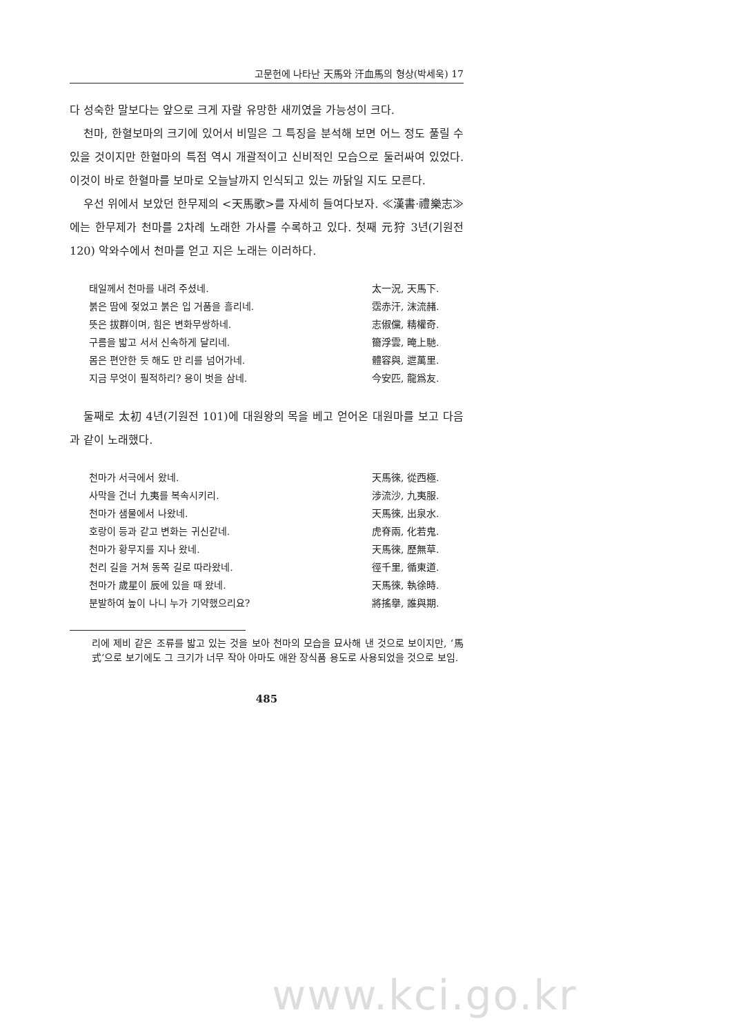고문헌에 나타난 天馬와 汗血馬의 형상(박세욱) 17
다 성숙한 말보다는 앞으로 크게 자랄 유망한 새끼였을 가능성이 크다.
천마, 한혈보마의 크기에 있어서 비밀은 그 특징을 분석해 보면 어느 정도 풀릴 수 있을 것이지만 한혈마의 특점 역시 개괄적이고 신비적인 모습으로 둘러싸여 있었다. 이것이 바로 한혈마를 보마로 오늘날까지 인식되고 있는 까닭일 지도 모른다.
우선 위에서 보았던 한무제의 <天馬歌>를 자세히 들여다보자. ≪漢書·禮樂志≫에는 한무제가 천마를 2차례 노래한 가사를 수록하고 있다. 첫째 元狩 3년(기원전120) 악와수에서 천마를 얻고 지은 노래는 이러하다.
태일께서 천마를 내려 주셨네. 太一況, 天馬下.
붉은 땀에 젖었고 붉은 입 거품을 흘리네. 霑赤汗, 沫流赭.
뜻은 拔群이며, 힘은 변화무쌍하네. 志俶儻, 精權奇.
구름을 밟고 서서 신속하게 달리네. 籋浮雲, 晻上馳.
몸은 편안한 듯 해도 만 리를 넘어가네. 體容與, 迣萬里.
지금 무엇이 필적하리? 용이 벗을 삼네. 今安匹, 龍爲友.
둘째로 太初 4년(기원전 101)에 대원왕의 목을 베고 얻어온 대원마를 보고 다음과 같이 노래했다.
천마가 서극에서 왔네. 天馬徠, 從西極.
사막을 건너 九夷를 복속시키리. 涉流沙, 九夷服.
천마가 샘물에서 나왔네. 天馬徠, 出泉水.
호랑이 등과 같고 변화는 귀신같네. 虎脊兩, 化若鬼.
천마가 황무지를 지나 왔네. 天馬徠, 歷無草.
천리 길을 거쳐 동쪽 길로 따라왔네. 徑千里, 循東道.
천마가 歲星이 辰에 있을 때 왔네. 天馬徠, 執徐時.
분발하여 높이 나니 누가 기약했으리요? 將搖擧, 誰與期.
리에 제비 같은 조류를 밟고 있는 것을 보아 천마의 모습을 묘사해 낸 것으로 보이지만, ‘馬式’으로 보기에도 그 크기가 너무 작아 아마도 애완 장식품 용도로 사용되었을 것으로 보임.
485
www.kci.go.kr